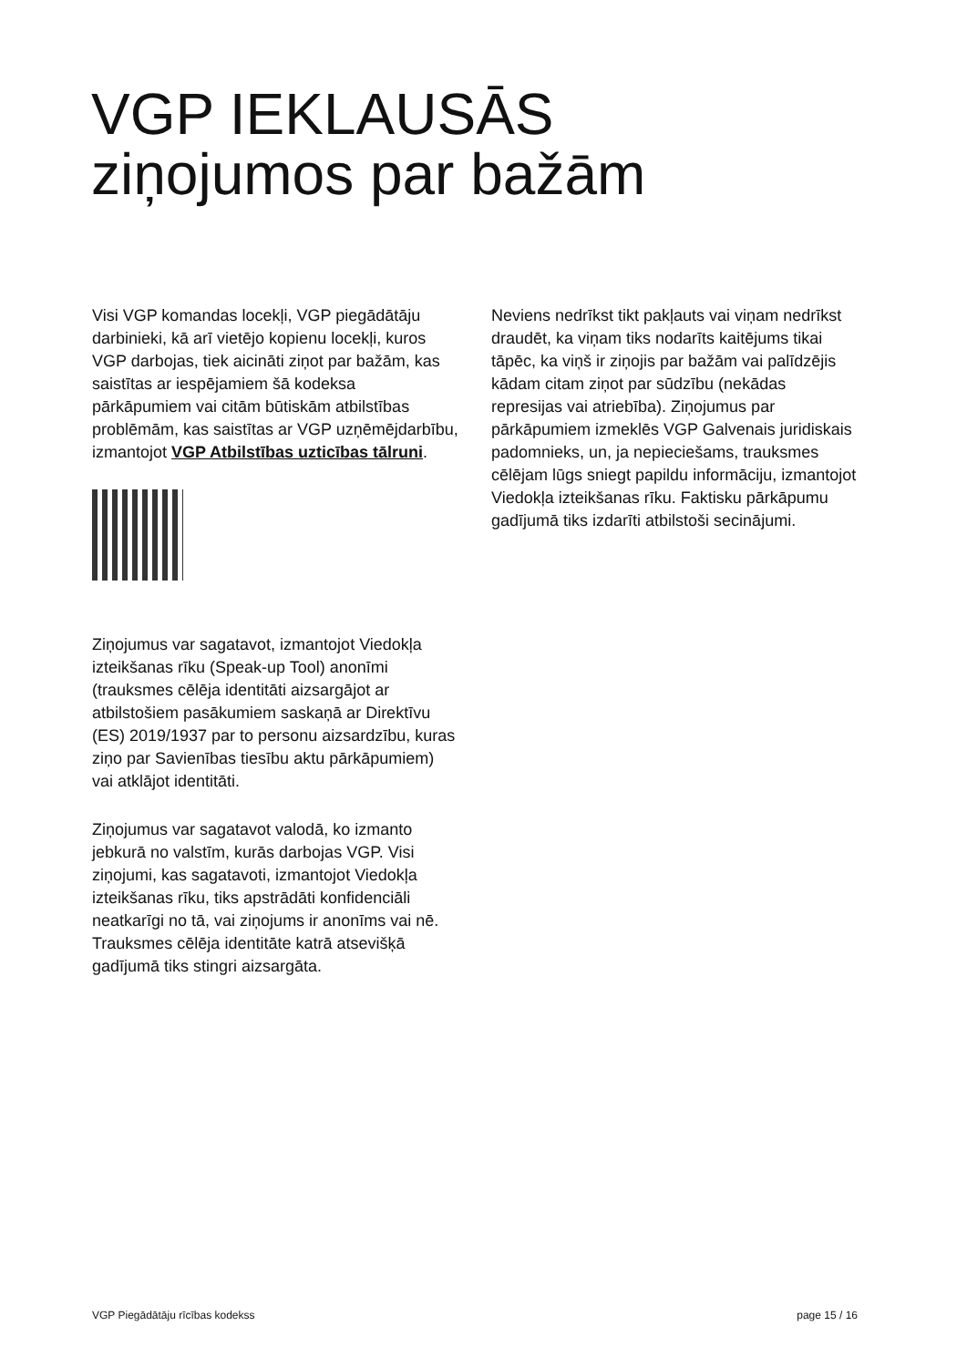VGP IEKLAUSĀS
ziņojumos par bažām
Visi VGP komandas locekļi, VGP piegādātāju darbinieki, kā arī vietējo kopienu locekļi, kuros VGP darbojas, tiek aicināti ziņot par bažām, kas saistītas ar iespējamiem šā kodeksa pārkāpumiem vai citām būtiskām atbilstības problēmām, kas saistītas ar VGP uzņēmējdarbību, izmantojot VGP Atbilstības uzticības tālruni.
Ziņojumus var sagatavot, izmantojot Viedokļa izteikšanas rīku (Speak-up Tool) anonīmi (trauksmes cēlēja identitāti aizsargājot ar atbilstošiem pasākumiem saskaņā ar Direktīvu (ES) 2019/1937 par to personu aizsardzību, kuras ziņo par Savienības tiesību aktu pārkāpumiem) vai atklājot identitāti.
Ziņojumus var sagatavot valodā, ko izmanto jebkurā no valstīm, kurās darbojas VGP. Visi ziņojumi, kas sagatavoti, izmantojot Viedokļa izteikšanas rīku, tiks apstrādāti konfidenciāli neatkarīgi no tā, vai ziņojums ir anonīms vai nē. Trauksmes cēlēja identitāte katrā atsevišķā gadījumā tiks stingri aizsargāta.
Neviens nedrīkst tikt pakļauts vai viņam nedrīkst draudēt, ka viņam tiks nodarīts kaitējums tikai tāpēc, ka viņš ir ziņojis par bažām vai palīdzējis kādam citam ziņot par sūdzību (nekādas represijas vai atriebība). Ziņojumus par pārkāpumiem izmeklēs VGP Galvenais juridiskais padomnieks, un, ja nepieciešams, trauksmes cēlējam lūgs sniegt papildu informāciju, izmantojot Viedokļa izteikšanas rīku. Faktisku pārkāpumu gadījumā tiks izdarīti atbilstoši secinājumi.
VGP Piegādātāju rīcības kodekss page 15 / 16